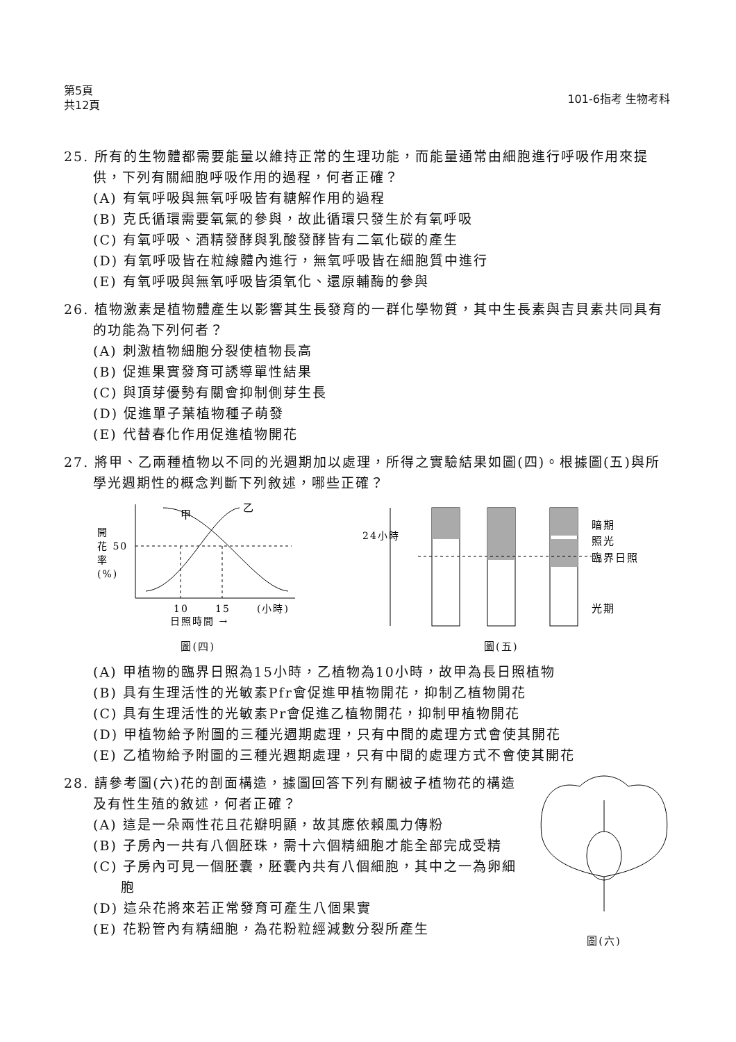第5頁
共12頁
101-6指考 生物考科
25. 所有的生物體都需要能量以維持正常的生理功能，而能量通常由細胞進行呼吸作用來提供，下列有關細胞呼吸作用的過程，何者正確？
(A) 有氧呼吸與無氧呼吸皆有糖解作用的過程
(B) 克氏循環需要氧氣的參與，故此循環只發生於有氧呼吸
(C) 有氧呼吸、酒精發酵與乳酸發酵皆有二氧化碳的產生
(D) 有氧呼吸皆在粒線體內進行，無氧呼吸皆在細胞質中進行
(E) 有氧呼吸與無氧呼吸皆須氧化、還原輔酶的參與
26. 植物激素是植物體產生以影響其生長發育的一群化學物質，其中生長素與吉貝素共同具有的功能為下列何者？
(A) 刺激植物細胞分裂使植物長高
(B) 促進果實發育可誘導單性結果
(C) 與頂芽優勢有關會抑制側芽生長
(D) 促進單子葉植物種子萌發
(E) 代替春化作用促進植物開花
27. 將甲、乙兩種植物以不同的光週期加以處理，所得之實驗結果如圖(四)。根據圖(五)與所學光週期性的概念判斷下列敘述，哪些正確？
甲
乙
開
花 50
率
(%)
10
15
(小時)
日照時間 →
圖(四)
24小時
暗期
照光
臨界日照
光期
圖(五)
(A) 甲植物的臨界日照為15小時，乙植物為10小時，故甲為長日照植物
(B) 具有生理活性的光敏素Pfr會促進甲植物開花，抑制乙植物開花
(C) 具有生理活性的光敏素Pr會促進乙植物開花，抑制甲植物開花
(D) 甲植物給予附圖的三種光週期處理，只有中間的處理方式會使其開花
(E) 乙植物給予附圖的三種光週期處理，只有中間的處理方式不會使其開花
28. 請參考圖(六)花的剖面構造，據圖回答下列有關被子植物花的構造及有性生殖的敘述，何者正確？
(A) 這是一朵兩性花且花瓣明顯，故其應依賴風力傳粉
(B) 子房內一共有八個胚珠，需十六個精細胞才能全部完成受精
(C) 子房內可見一個胚囊，胚囊內共有八個細胞，其中之一為卵細胞
(D) 這朵花將來若正常發育可產生八個果實
(E) 花粉管內有精細胞，為花粉粒經減數分裂所產生
圖(六)